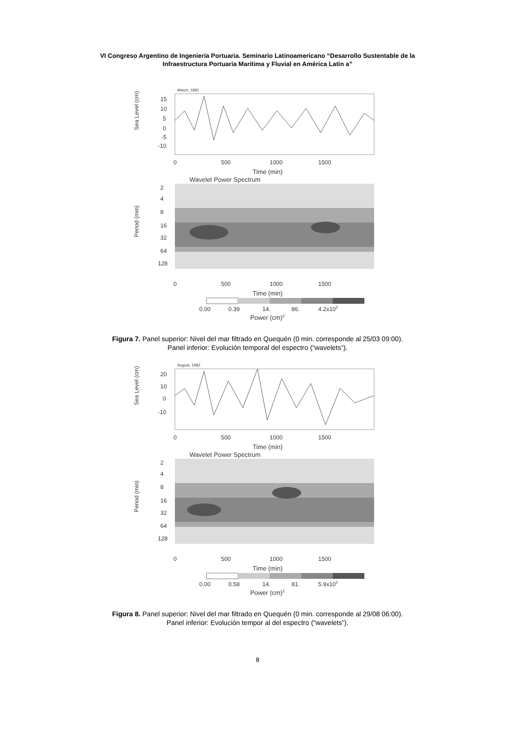VI Congreso Argentino de Ingeniería Portuaria. Seminario Latinoamericano “Desarrollo Sustentable de la
Infraestructura Portuaria Marítima y Fluvial en América Latin a”
March, 1982
Sea Level (cm)
15
10
5
0
-5
-10
0
500
1000
1500
Time (min)
Wavelet Power Spectrum
Period (min)
2
4
8
16
32
64
128
0
500
1000
1500
Time (min)
0.00
0.39
14.
86.
4.2x102
Power (cm)2
Figura 7. Panel superior: Nivel del mar filtrado en Quequén (0 min. corresponde al 25/03 09:00).
Panel inferior: Evolución temporal del espectro (“wavelets”).
August, 1982
Sea Level (cm)
20
10
0
-10
0
500
1000
1500
Time (min)
Wavelet Power Spectrum
Period (min)
2
4
8
16
32
64
128
0
500
1000
1500
Time (min)
0.00
0.58
14.
81.
5.9x102
Power (cm)2
Figura 8. Panel superior: Nivel del mar filtrado en Quequén (0 min. corresponde al 29/08 06:00).
Panel inferior: Evolución tempor al del espectro (“wavelets”).
8